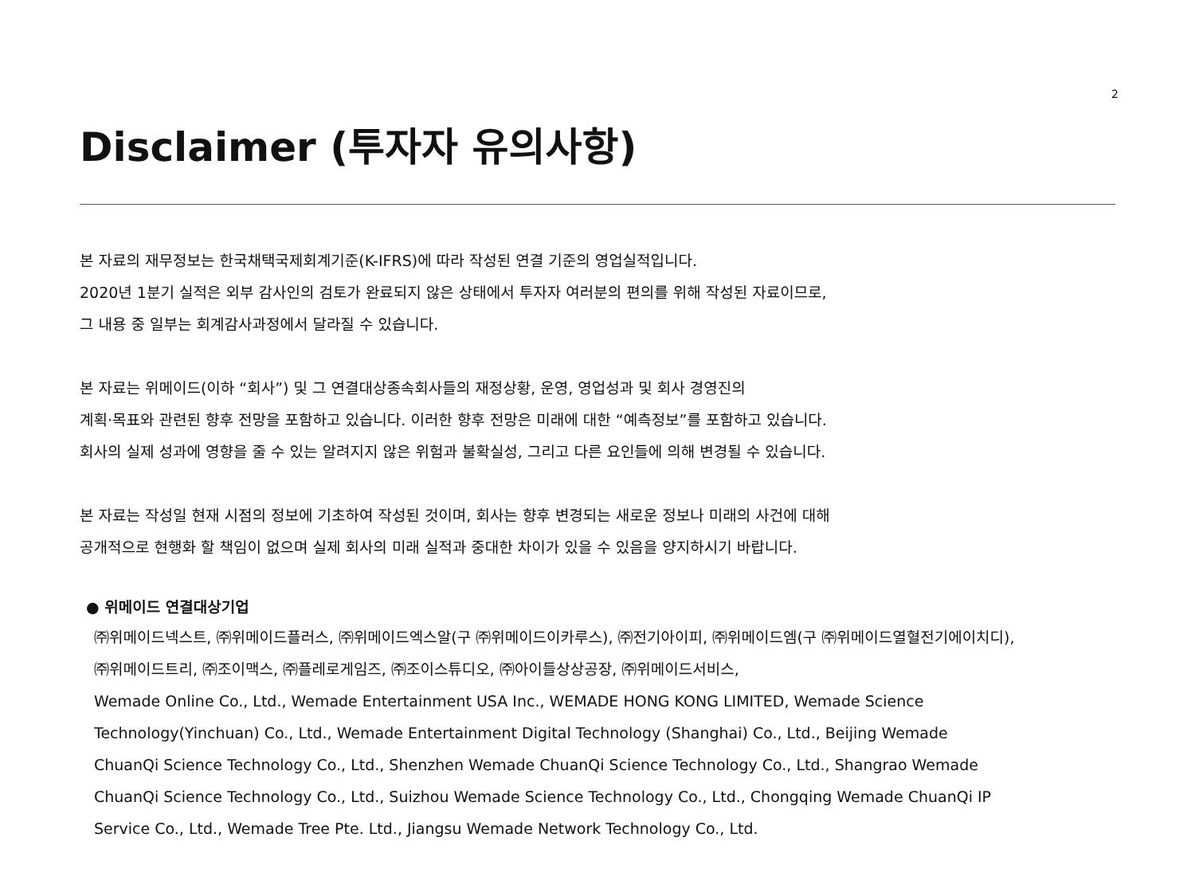2
Disclaimer (투자자 유의사항)
본 자료의 재무정보는 한국채택국제회계기준(K-IFRS)에 따라 작성된 연결 기준의 영업실적입니다.
2020년 1분기 실적은 외부 감사인의 검토가 완료되지 않은 상태에서 투자자 여러분의 편의를 위해 작성된 자료이므로,
그 내용 중 일부는 회계감사과정에서 달라질 수 있습니다.
본 자료는 위메이드(이하 “회사”) 및 그 연결대상종속회사들의 재정상황, 운영, 영업성과 및 회사 경영진의
계획·목표와 관련된 향후 전망을 포함하고 있습니다. 이러한 향후 전망은 미래에 대한 “예측정보”를 포함하고 있습니다.
회사의 실제 성과에 영향을 줄 수 있는 알려지지 않은 위험과 불확실성, 그리고 다른 요인들에 의해 변경될 수 있습니다.
본 자료는 작성일 현재 시점의 정보에 기초하여 작성된 것이며, 회사는 향후 변경되는 새로운 정보나 미래의 사건에 대해
공개적으로 현행화 할 책임이 없으며 실제 회사의 미래 실적과 중대한 차이가 있을 수 있음을 양지하시기 바랍니다.
● 위메이드 연결대상기업
㈜위메이드넥스트, ㈜위메이드플러스, ㈜위메이드엑스알(구 ㈜위메이드이카루스), ㈜전기아이피, ㈜위메이드엠(구 ㈜위메이드열혈전기에이치디),
㈜위메이드트리, ㈜조이맥스, ㈜플레로게임즈, ㈜조이스튜디오, ㈜아이들상상공장, ㈜위메이드서비스,
Wemade Online Co., Ltd., Wemade Entertainment USA Inc., WEMADE HONG KONG LIMITED, Wemade Science
Technology(Yinchuan) Co., Ltd., Wemade Entertainment Digital Technology (Shanghai) Co., Ltd., Beijing Wemade
ChuanQi Science Technology Co., Ltd., Shenzhen Wemade ChuanQi Science Technology Co., Ltd., Shangrao Wemade
ChuanQi Science Technology Co., Ltd., Suizhou Wemade Science Technology Co., Ltd., Chongqing Wemade ChuanQi IP
Service Co., Ltd., Wemade Tree Pte. Ltd., Jiangsu Wemade Network Technology Co., Ltd.